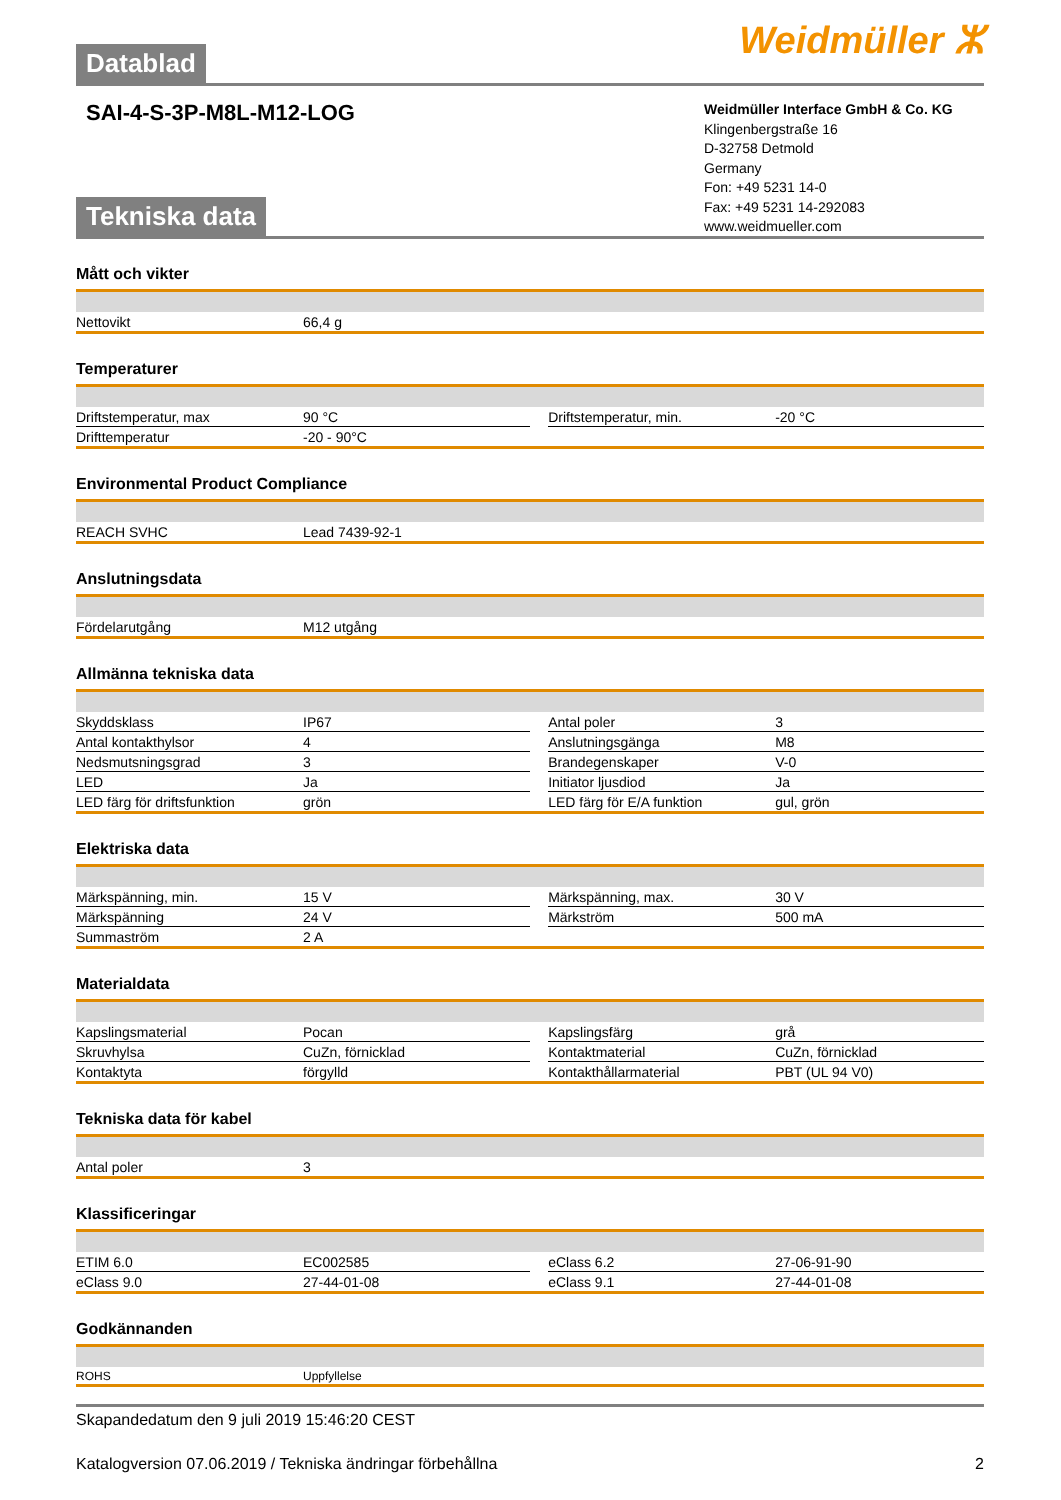Weidmüller ⵣ
Datablad
SAI-4-S-3P-M8L-M12-LOG
Weidmüller Interface GmbH & Co. KG
Klingenbergstraße 16
D-32758 Detmold
Germany
Fon: +49 5231 14-0
Fax: +49 5231 14-292083
www.weidmueller.com
Tekniska data
Mått och vikter
| Nettovikt | 66,4 g | | | |
Temperaturer
| Driftstemperatur, max | 90 °C | | Driftstemperatur, min. | -20 °C |
| Drifttemperatur | -20 - 90°C | | | |
Environmental Product Compliance
| REACH SVHC | Lead 7439-92-1 | | | |
Anslutningsdata
| Fördelarutgång | M12 utgång | | | |
Allmänna tekniska data
| Skyddsklass | IP67 | | Antal poler | 3 |
| Antal kontakthylsor | 4 | | Anslutningsgänga | M8 |
| Nedsmutsningsgrad | 3 | | Brandegenskaper | V-0 |
| LED | Ja | | Initiator ljusdiod | Ja |
| LED färg för driftsfunktion | grön | | LED färg för E/A funktion | gul, grön |
Elektriska data
| Märkspänning, min. | 15 V | | Märkspänning, max. | 30 V |
| Märkspänning | 24 V | | Märkström | 500 mA |
| Summaström | 2 A | | | |
Materialdata
| Kapslingsmaterial | Pocan | | Kapslingsfärg | grå |
| Skruvhylsa | CuZn, förnicklad | | Kontaktmaterial | CuZn, förnicklad |
| Kontaktyta | förgylld | | Kontakthållarmaterial | PBT (UL 94 V0) |
Tekniska data för kabel
| Antal poler | 3 | | | |
Klassificeringar
| ETIM 6.0 | EC002585 | | eClass 6.2 | 27-06-91-90 |
| eClass 9.0 | 27-44-01-08 | | eClass 9.1 | 27-44-01-08 |
Godkännanden
| ROHS | Uppfyllelse | | | |
Skapandedatum den 9 juli 2019 15:46:20 CEST
Katalogversion 07.06.2019 / Tekniska ändringar förbehållna 2